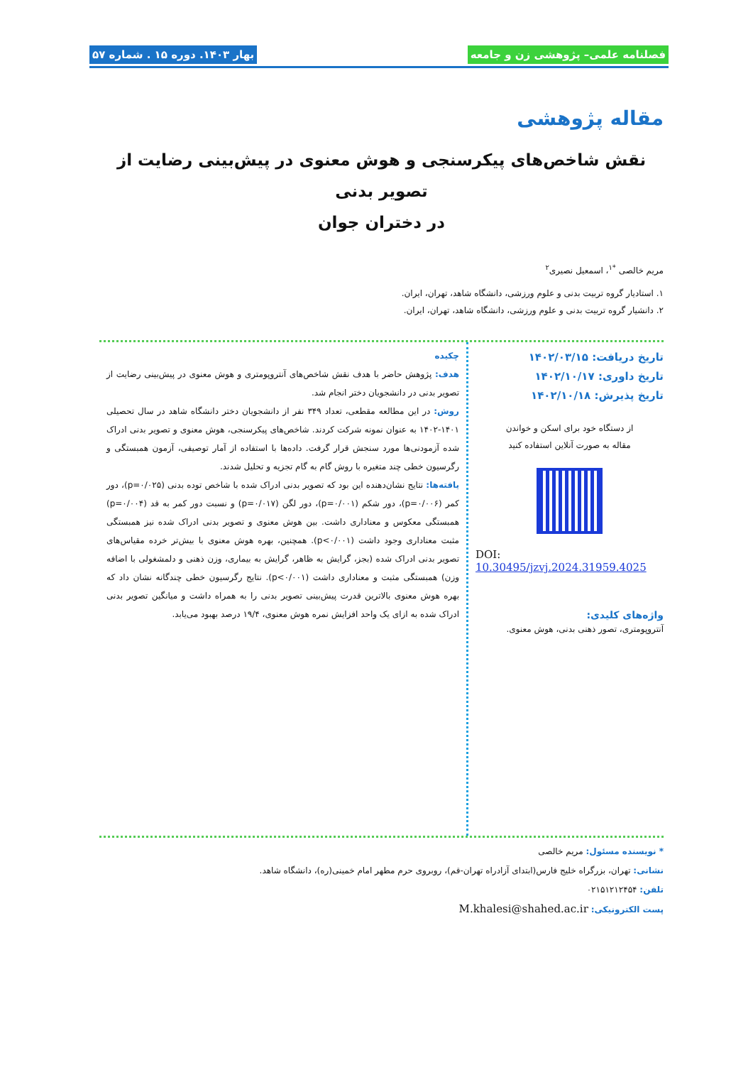فصلنامه علمی– پژوهشی زن و جامعه بهار ۱۴۰۳. دوره ۱۵ . شماره ۵۷
مقاله پژوهشی
نقش شاخص‌های پیکرسنجی و هوش معنوی در پیش‌بینی رضایت از تصویر بدنی
در دختران جوان
مریم خالصی <sup>*۱</sup>، اسمعیل نصیری<sup>۲</sup>
۱. استادیار گروه تربیت بدنی و علوم ورزشی، دانشگاه شاهد، تهران، ایران.
۲. دانشیار گروه تربیت بدنی و علوم ورزشی، دانشگاه شاهد، تهران، ایران.
تاریخ دریافت: ۱۴۰۲/۰۳/۱۵
تاریخ داوری: ۱۴۰۲/۱۰/۱۷
تاریخ پذیرش: ۱۴۰۲/۱۰/۱۸
از دستگاه خود برای اسکن و خواندن
مقاله به صورت آنلاین استفاده کنید
DOI:
10.30495/jzvj.2024.31959.4025
واژه‌های کلیدی:
آنتروپومتری، تصور ذهنی بدنی، هوش معنوی.
چکیده
هدف: پژوهش حاضر با هدف نقش شاخص‌های آنتروپومتری و هوش معنوی در پیش‌بینی رضایت از تصویر بدنی در دانشجویان دختر انجام شد.
روش: در این مطالعه مقطعی، تعداد ۳۴۹ نفر از دانشجویان دختر دانشگاه شاهد در سال تحصیلی ۱۴۰۱-۱۴۰۲ به عنوان نمونه شرکت کردند. شاخص‌های پیکرسنجی، هوش معنوی و تصویر بدنی ادراک شده آزمودنی‌ها مورد سنجش قرار گرفت. داده‌ها با استفاده از آمار توصیفی، آزمون همبستگی و رگرسیون خطی چند متغیره با روش گام به گام تجزیه و تحلیل شدند.
یافته‌ها: نتایج نشان‌دهنده این بود که تصویر بدنی ادراک شده با شاخص توده بدنی (p=۰/۰۲۵)، دور کمر (p=۰/۰۰۶)، دور شکم (p=۰/۰۰۱)، دور لگن (p=۰/۰۱۷) و نسبت دور کمر به قد (p=۰/۰۰۴) همبستگی معکوس و معناداری داشت. بین هوش معنوی و تصویر بدنی ادراک شده نیز همبستگی مثبت معناداری وجود داشت (p<۰/۰۰۱). همچنین، بهره هوش معنوی با بیش‌تر خرده مقیاس‌های تصویر بدنی ادراک شده (بجز، گرایش به ظاهر، گرایش به بیماری، وزن ذهنی و دلمشغولی با اضافه وزن) همبستگی مثبت و معناداری داشت (p<۰/۰۰۱). نتایج رگرسیون خطی چندگانه نشان داد که بهره هوش معنوی بالاترین قدرت پیش‌بینی تصویر بدنی را به همراه داشت و میانگین تصویر بدنی ادراک شده به ازای یک واحد افزایش نمره هوش معنوی، ۱۹/۴ درصد بهبود می‌یابد.
* نویسنده مسئول: مریم خالصی
نشانی: تهران، بزرگراه خلیج فارس(ابتدای آزادراه تهران-قم)، روبروی حرم مطهر امام خمینی(ره)، دانشگاه شاهد.
تلفن: ۰۲۱۵۱۲۱۲۴۵۴
پست الکترونیکی: M.khalesi@shahed.ac.ir